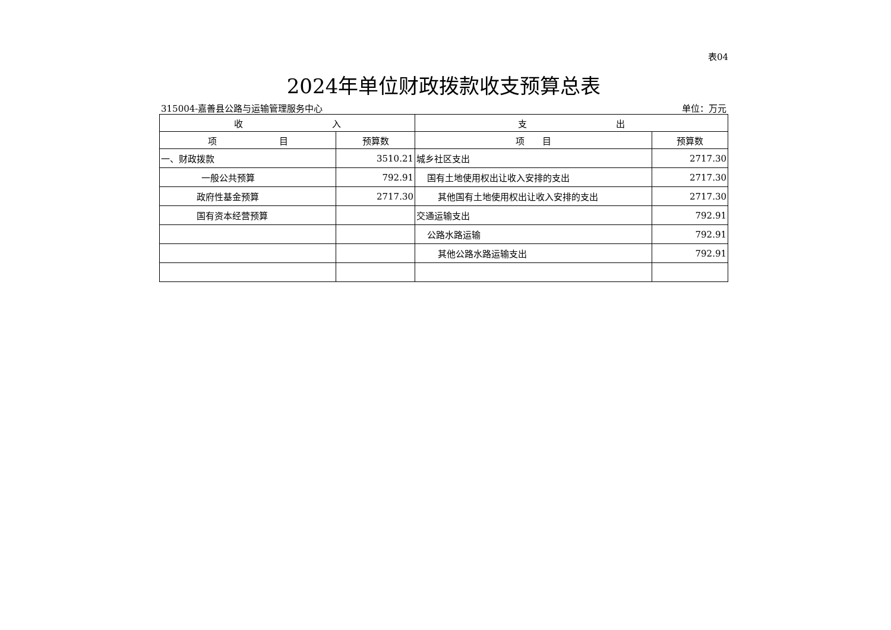表04
2024年单位财政拨款收支预算总表
315004-嘉善县公路与运输管理服务中心 单位：万元
| 收 入 | | 支 出 | |
| --- | --- | --- | --- |
| 项 目 | 预算数 | 项 目 | 预算数 |
| 一、财政拨款 | 3510.21 | 城乡社区支出 | 2717.30 |
| 一般公共预算 | 792.91 | 国有土地使用权出让收入安排的支出 | 2717.30 |
| 政府性基金预算 | 2717.30 | 其他国有土地使用权出让收入安排的支出 | 2717.30 |
| 国有资本经营预算 | | 交通运输支出 | 792.91 |
| | | 公路水路运输 | 792.91 |
| | | 其他公路水路运输支出 | 792.91 |